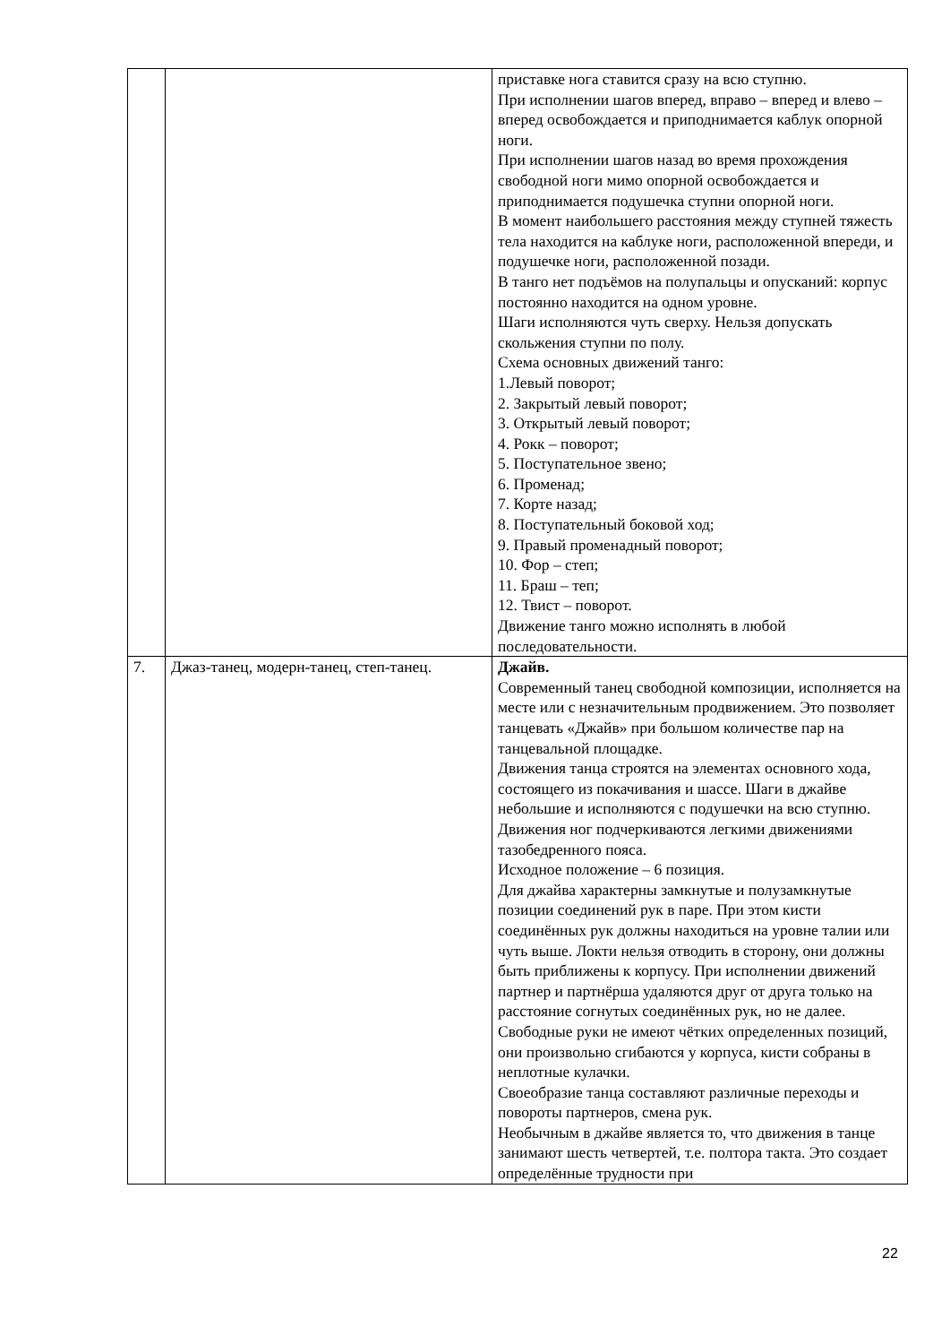| | | приставке нога ставится сразу на всю ступню. При исполнении шагов вперед, вправо – вперед и влево – вперед освобождается и приподнимается каблук опорной ноги. При исполнении шагов назад во время прохождения свободной ноги мимо опорной освобождается и приподнимается подушечка ступни опорной ноги. В момент наибольшего расстояния между ступней тяжесть тела находится на каблуке ноги, расположенной впереди, и подушечке ноги, расположенной позади. В танго нет подъёмов на полупальцы и опусканий: корпус постоянно находится на одном уровне. Шаги исполняются чуть сверху. Нельзя допускать скольжения ступни по полу. Схема основных движений танго: 1.Левый поворот; 2. Закрытый левый поворот; 3. Открытый левый поворот; 4. Рокк – поворот; 5. Поступательное звено; 6. Променад; 7. Корте назад; 8. Поступательный боковой ход; 9. Правый променадный поворот; 10. Фор – степ; 11. Браш – теп; 12. Твист – поворот. Движение танго можно исполнять в любой последовательности. |
| 7. | Джаз-танец, модерн-танец, степ-танец. | Джайв. Современный танец свободной композиции, исполняется на месте или с незначительным продвижением. Это позволяет танцевать «Джайв» при большом количестве пар на танцевальной площадке. Движения танца строятся на элементах основного хода, состоящего из покачивания и шассе. Шаги в джайве небольшие и исполняются с подушечки на всю ступню. Движения ног подчеркиваются легкими движениями тазобедренного пояса. Исходное положение – 6 позиция. Для джайва характерны замкнутые и полузамкнутые позиции соединений рук в паре. При этом кисти соединённых рук должны находиться на уровне талии или чуть выше. Локти нельзя отводить в сторону, они должны быть приближены к корпусу. При исполнении движений партнер и партнёрша удаляются друг от друга только на расстояние согнутых соединённых рук, но не далее. Свободные руки не имеют чётких определенных позиций, они произвольно сгибаются у корпуса, кисти собраны в неплотные кулачки. Своеобразие танца составляют различные переходы и повороты партнеров, смена рук. Необычным в джайве является то, что движения в танце занимают шесть четвертей, т.е. полтора такта. Это создает определённые трудности при |
22